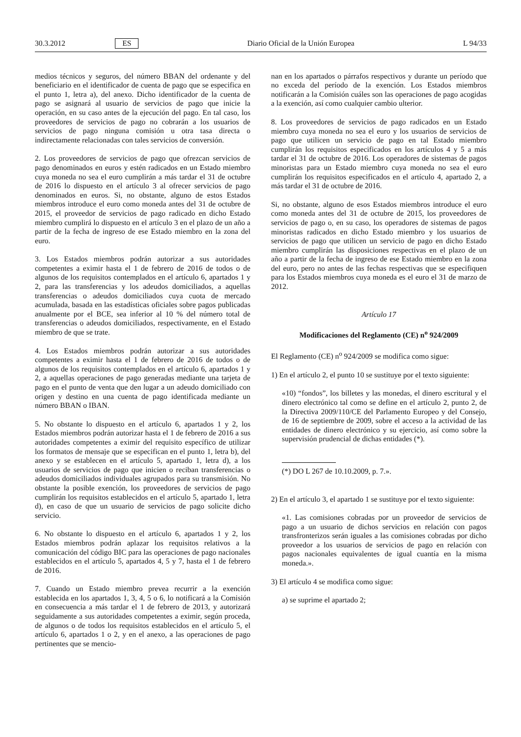30.3.2012 ES Diario Oficial de la Unión Europea L 94/33
medios técnicos y seguros, del número BBAN del ordenante y del beneficiario en el identificador de cuenta de pago que se especifica en el punto 1, letra a), del anexo. Dicho identificador de la cuenta de pago se asignará al usuario de servicios de pago que inicie la operación, en su caso antes de la ejecución del pago. En tal caso, los proveedores de servicios de pago no cobrarán a los usuarios de servicios de pago ninguna comisión u otra tasa directa o indirectamente relacionadas con tales servicios de conversión.
2. Los proveedores de servicios de pago que ofrezcan servicios de pago denominados en euros y estén radicados en un Estado miembro cuya moneda no sea el euro cumplirán a más tardar el 31 de octubre de 2016 lo dispuesto en el artículo 3 al ofrecer servicios de pago denominados en euros. Si, no obstante, alguno de estos Estados miembros introduce el euro como moneda antes del 31 de octubre de 2015, el proveedor de servicios de pago radicado en dicho Estado miembro cumplirá lo dispuesto en el artículo 3 en el plazo de un año a partir de la fecha de ingreso de ese Estado miembro en la zona del euro.
3. Los Estados miembros podrán autorizar a sus autoridades competentes a eximir hasta el 1 de febrero de 2016 de todos o de algunos de los requisitos contemplados en el artículo 6, apartados 1 y 2, para las transferencias y los adeudos domiciliados, a aquellas transferencias o adeudos domiciliados cuya cuota de mercado acumulada, basada en las estadísticas oficiales sobre pagos publicadas anualmente por el BCE, sea inferior al 10 % del número total de transferencias o adeudos domiciliados, respectivamente, en el Estado miembro de que se trate.
4. Los Estados miembros podrán autorizar a sus autoridades competentes a eximir hasta el 1 de febrero de 2016 de todos o de algunos de los requisitos contemplados en el artículo 6, apartados 1 y 2, a aquellas operaciones de pago generadas mediante una tarjeta de pago en el punto de venta que den lugar a un adeudo domiciliado con origen y destino en una cuenta de pago identificada mediante un número BBAN o IBAN.
5. No obstante lo dispuesto en el artículo 6, apartados 1 y 2, los Estados miembros podrán autorizar hasta el 1 de febrero de 2016 a sus autoridades competentes a eximir del requisito específico de utilizar los formatos de mensaje que se especifican en el punto 1, letra b), del anexo y se establecen en el artículo 5, apartado 1, letra d), a los usuarios de servicios de pago que inicien o reciban transferencias o adeudos domiciliados individuales agrupados para su transmisión. No obstante la posible exención, los proveedores de servicios de pago cumplirán los requisitos establecidos en el artículo 5, apartado 1, letra d), en caso de que un usuario de servicios de pago solicite dicho servicio.
6. No obstante lo dispuesto en el artículo 6, apartados 1 y 2, los Estados miembros podrán aplazar los requisitos relativos a la comunicación del código BIC para las operaciones de pago nacionales establecidos en el artículo 5, apartados 4, 5 y 7, hasta el 1 de febrero de 2016.
7. Cuando un Estado miembro prevea recurrir a la exención establecida en los apartados 1, 3, 4, 5 o 6, lo notificará a la Comisión en consecuencia a más tardar el 1 de febrero de 2013, y autorizará seguidamente a sus autoridades competentes a eximir, según proceda, de algunos o de todos los requisitos establecidos en el artículo 5, el artículo 6, apartados 1 o 2, y en el anexo, a las operaciones de pago pertinentes que se mencio-
nan en los apartados o párrafos respectivos y durante un período que no exceda del período de la exención. Los Estados miembros notificarán a la Comisión cuáles son las operaciones de pago acogidas a la exención, así como cualquier cambio ulterior.
8. Los proveedores de servicios de pago radicados en un Estado miembro cuya moneda no sea el euro y los usuarios de servicios de pago que utilicen un servicio de pago en tal Estado miembro cumplirán los requisitos especificados en los artículos 4 y 5 a más tardar el 31 de octubre de 2016. Los operadores de sistemas de pagos minoristas para un Estado miembro cuya moneda no sea el euro cumplirán los requisitos especificados en el artículo 4, apartado 2, a más tardar el 31 de octubre de 2016.
Si, no obstante, alguno de esos Estados miembros introduce el euro como moneda antes del 31 de octubre de 2015, los proveedores de servicios de pago o, en su caso, los operadores de sistemas de pagos minoristas radicados en dicho Estado miembro y los usuarios de servicios de pago que utilicen un servicio de pago en dicho Estado miembro cumplirán las disposiciones respectivas en el plazo de un año a partir de la fecha de ingreso de ese Estado miembro en la zona del euro, pero no antes de las fechas respectivas que se especifiquen para los Estados miembros cuya moneda es el euro el 31 de marzo de 2012.
Artículo 17
Modificaciones del Reglamento (CE) n<sup>o</sup> 924/2009
El Reglamento (CE) n<sup>o</sup> 924/2009 se modifica como sigue:
1) En el artículo 2, el punto 10 se sustituye por el texto siguiente:
«10) “fondos”, los billetes y las monedas, el dinero escritural y el dinero electrónico tal como se define en el artículo 2, punto 2, de la Directiva 2009/110/CE del Parlamento Europeo y del Consejo, de 16 de septiembre de 2009, sobre el acceso a la actividad de las entidades de dinero electrónico y su ejercicio, así como sobre la supervisión prudencial de dichas entidades (*).
(*) DO L 267 de 10.10.2009, p. 7.».
2) En el artículo 3, el apartado 1 se sustituye por el texto siguiente:
«1. Las comisiones cobradas por un proveedor de servicios de pago a un usuario de dichos servicios en relación con pagos transfronterizos serán iguales a las comisiones cobradas por dicho proveedor a los usuarios de servicios de pago en relación con pagos nacionales equivalentes de igual cuantía en la misma moneda.».
3) El artículo 4 se modifica como sigue:
a) se suprime el apartado 2;